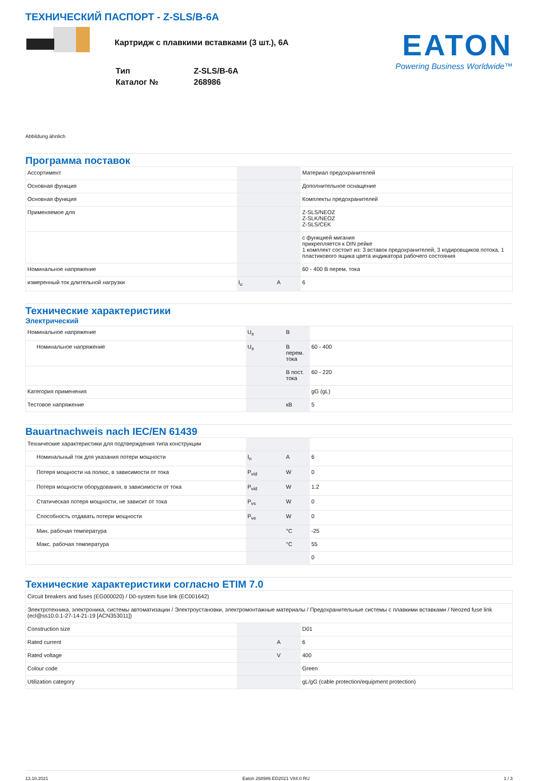ТЕХНИЧЕСКИЙ ПАСПОРТ - Z-SLS/B-6A
Картридж с плавкими вставками (3 шт.), 6A
| Тип | Z-SLS/B-6A |
| Каталог № | 268986 |
EATON
Powering Business Worldwide™
Abbildung ähnlich
Программа поставок
| Ассортимент | | | Материал предохранителей |
| Основная функция | | | Дополнительное оснащение |
| Основная функция | | | Комплекты предохранителей |
| Применяемое для | | | Z-SLS/NEOZ Z-SLK/NEOZ Z-SLS/CEK |
| | | | с функцией мигания прикрепляется к DIN рейке 1 комплект состоит из: 3 вставок предохранителей, 3 кодировщиков потока, 1 пластикового ящика цвета индикатора рабочего состояния |
| Номинальное напряжение | | | 60 - 400 В перем. тока |
| измеренный ток длительной нагрузки | I<sub>u</sub> | A | 6 |
Технические характеристики
Электрический
| Номинальное напряжение | U<sub>e</sub> | В | |
| Номинальное напряжение | U<sub>e</sub> | В перем. тока | 60 - 400 |
| | | В пост. тока | 60 - 220 |
| Категория применения | | | gG (gL) |
| Тестовое напряжение | | кВ | 5 |
Bauartnachweis nach IEC/EN 61439
| Технические характеристики для подтверждения типа конструкции | | | |
| Номинальный ток для указания потери мощности | I<sub>n</sub> | A | 6 |
| Потеря мощности на полюс, в зависимости от тока | P<sub>vid</sub> | W | 0 |
| Потеря мощности оборудования, в зависимости от тока | P<sub>vid</sub> | W | 1.2 |
| Статическая потеря мощности, не зависит от тока | P<sub>vs</sub> | W | 0 |
| Способность отдавать потери мощности | P<sub>ve</sub> | W | 0 |
| Мин. рабочая температура | | °C | -25 |
| Макс. рабочая температура | | °C | 55 |
| | | | 0 |
Технические характеристики согласно ETIM 7.0
| Circuit breakers and fuses (EG000020) / D0-system fuse link (EC001642) | | | |
| Электротехника, электроника, системы автоматизации / Электроустановки, электромонтажные материалы / Предохранительные системы с плавкими вставками / Neozed fuse link (ecl@ss10.0.1-27-14-21-19 [ACN353011]) | | | |
| Construction size | | | D01 |
| Rated current | | A | 6 |
| Rated voltage | | V | 400 |
| Colour code | | | Green |
| Utilization category | | | gL/gG (cable protection/equipment protection) |
13.10.2021 Eaton 268986 ED2021 V84.0 RU 1 / 3